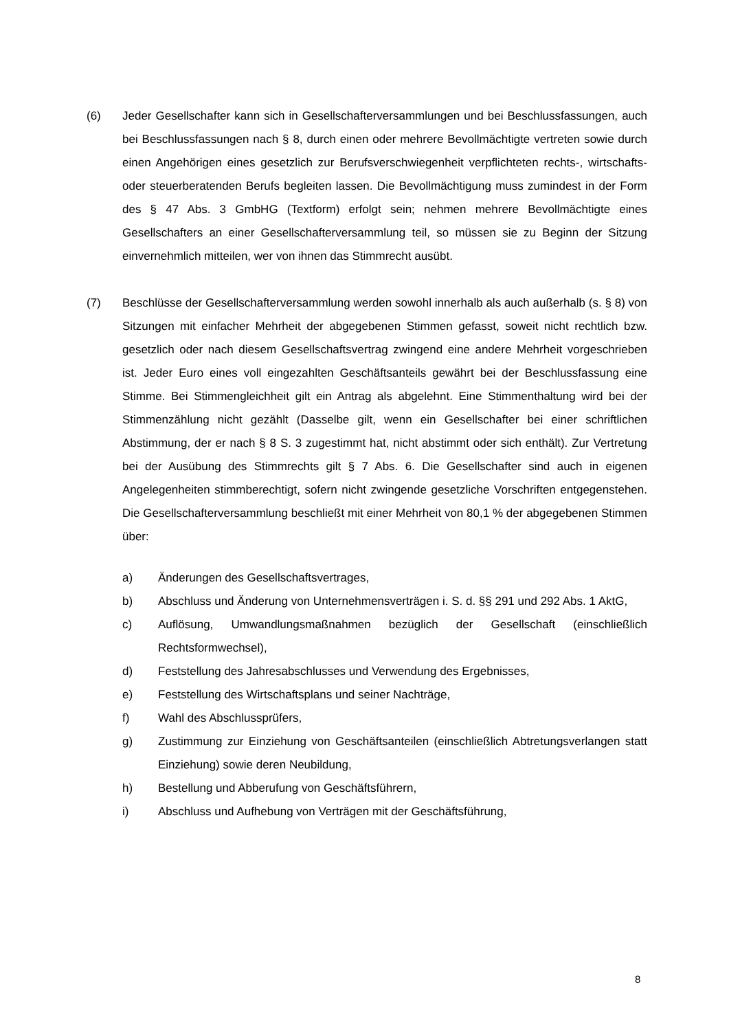(6) Jeder Gesellschafter kann sich in Gesellschafterversammlungen und bei Beschlussfassungen, auch bei Beschlussfassungen nach § 8, durch einen oder mehrere Bevollmächtigte vertreten sowie durch einen Angehörigen eines gesetzlich zur Berufsverschwiegenheit verpflichteten rechts-, wirtschafts- oder steuerberatenden Berufs begleiten lassen. Die Bevollmächtigung muss zumindest in der Form des § 47 Abs. 3 GmbHG (Textform) erfolgt sein; nehmen mehrere Bevollmächtigte eines Gesellschafters an einer Gesellschafterversammlung teil, so müssen sie zu Beginn der Sitzung einvernehmlich mitteilen, wer von ihnen das Stimmrecht ausübt.
(7) Beschlüsse der Gesellschafterversammlung werden sowohl innerhalb als auch außerhalb (s. § 8) von Sitzungen mit einfacher Mehrheit der abgegebenen Stimmen gefasst, soweit nicht rechtlich bzw. gesetzlich oder nach diesem Gesellschaftsvertrag zwingend eine andere Mehrheit vorgeschrieben ist. Jeder Euro eines voll eingezahlten Geschäftsanteils gewährt bei der Beschlussfassung eine Stimme. Bei Stimmengleichheit gilt ein Antrag als abgelehnt. Eine Stimmenthaltung wird bei der Stimmenzählung nicht gezählt (Dasselbe gilt, wenn ein Gesellschafter bei einer schriftlichen Abstimmung, der er nach § 8 S. 3 zugestimmt hat, nicht abstimmt oder sich enthält). Zur Vertretung bei der Ausübung des Stimmrechts gilt § 7 Abs. 6. Die Gesellschafter sind auch in eigenen Angelegenheiten stimmberechtigt, sofern nicht zwingende gesetzliche Vorschriften entgegenstehen. Die Gesellschafterversammlung beschließt mit einer Mehrheit von 80,1 % der abgegebenen Stimmen über:
a) Änderungen des Gesellschaftsvertrages,
b) Abschluss und Änderung von Unternehmensverträgen i. S. d. §§ 291 und 292 Abs. 1 AktG,
c) Auflösung, Umwandlungsmaßnahmen bezüglich der Gesellschaft (einschließlich Rechtsformwechsel),
d) Feststellung des Jahresabschlusses und Verwendung des Ergebnisses,
e) Feststellung des Wirtschaftsplans und seiner Nachträge,
f) Wahl des Abschlussprüfers,
g) Zustimmung zur Einziehung von Geschäftsanteilen (einschließlich Abtretungsverlangen statt Einziehung) sowie deren Neubildung,
h) Bestellung und Abberufung von Geschäftsführern,
i) Abschluss und Aufhebung von Verträgen mit der Geschäftsführung,
8